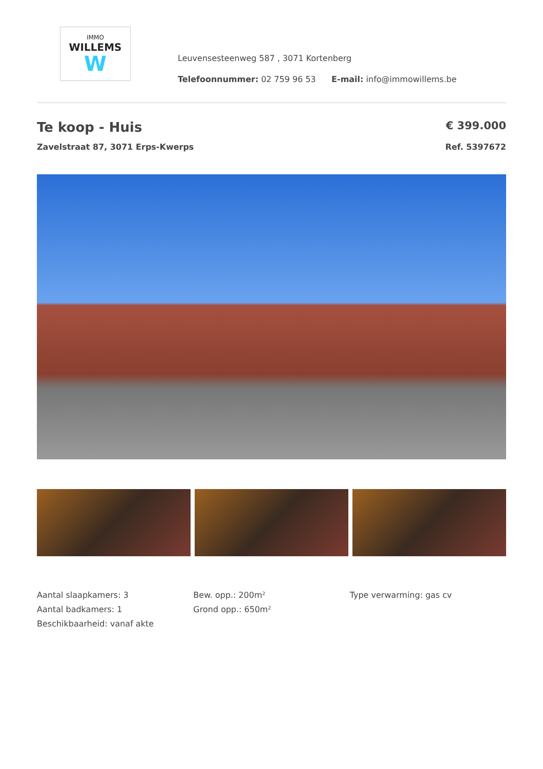IMMO
WILLEMS
W
Leuvensesteenweg 587 , 3071 Kortenberg
Telefoonnummer: 02 759 96 53 E-mail: info@immowillems.be
Te koop - Huis
€ 399.000
Zavelstraat 87, 3071 Erps-Kwerps Ref. 5397672
Aantal slaapkamers: 3
Aantal badkamers: 1
Beschikbaarheid: vanaf akte
Bew. opp.: 200m²
Grond opp.: 650m²
Type verwarming: gas cv